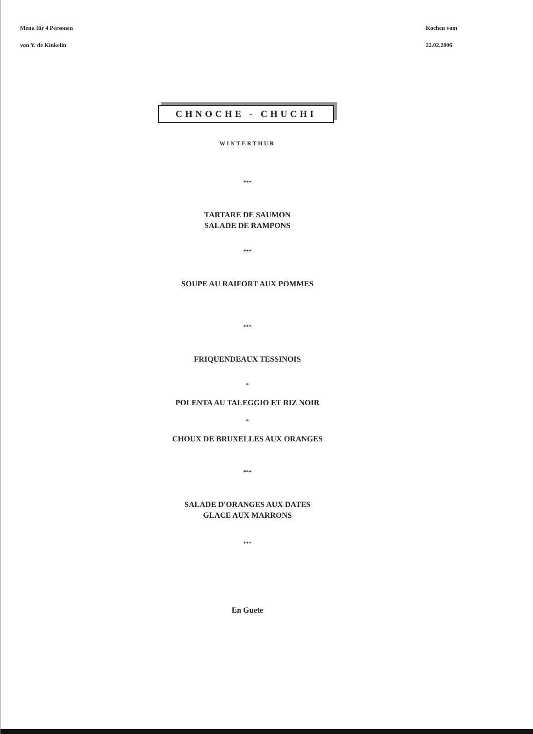Menu für 4 Personen
von Y. de Kinkelin
Kochen vom
22.02.2006
CHNOCHE - CHUCHI
WINTERTHUR
***
TARTARE DE SAUMON
SALADE DE RAMPONS
***
SOUPE AU RAIFORT AUX POMMES
***
FRIQUENDEAUX TESSINOIS
*
POLENTA AU TALEGGIO ET RIZ NOIR
*
CHOUX DE BRUXELLES AUX ORANGES
***
SALADE D'ORANGES AUX DATES
GLACE AUX MARRONS
***
En Guete